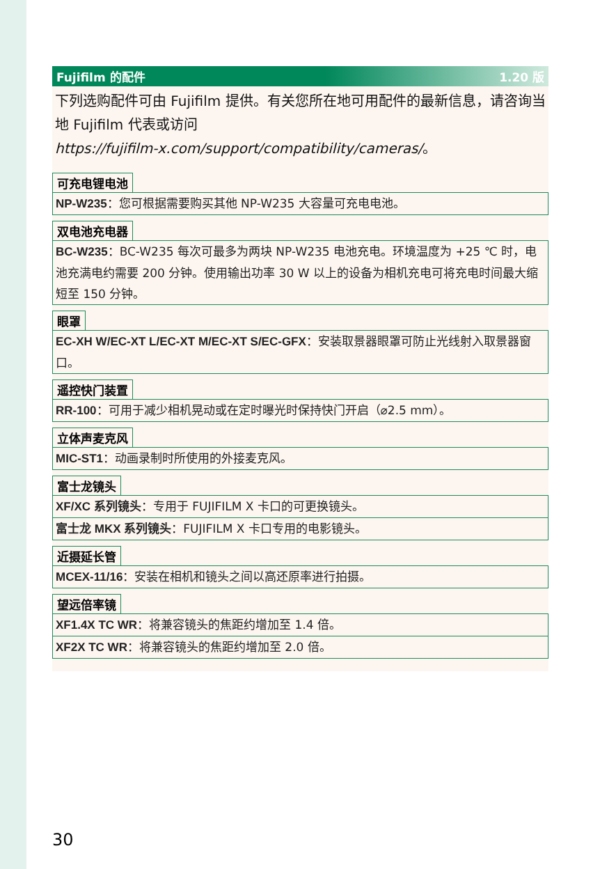Fujifilm 的配件 1.20 版
下列选购配件可由 Fujifilm 提供。有关您所在地可用配件的最新信息，请咨询当地 Fujifilm 代表或访问
https://fujifilm-x.com/support/compatibility/cameras/。
可充电锂电池
NP-W235：您可根据需要购买其他 NP-W235 大容量可充电电池。
双电池充电器
BC-W235：BC-W235 每次可最多为两块 NP-W235 电池充电。环境温度为 +25 ℃ 时，电池充满电约需要 200 分钟。使用输出功率 30 W 以上的设备为相机充电可将充电时间最大缩短至 150 分钟。
眼罩
EC-XH W/EC-XT L/EC-XT M/EC-XT S/EC-GFX：安装取景器眼罩可防止光线射入取景器窗口。
遥控快门装置
RR-100：可用于减少相机晃动或在定时曝光时保持快门开启（⌀2.5 mm）。
立体声麦克风
MIC-ST1：动画录制时所使用的外接麦克风。
富士龙镜头
XF/XC 系列镜头：专用于 FUJIFILM X 卡口的可更换镜头。
富士龙 MKX 系列镜头：FUJIFILM X 卡口专用的电影镜头。
近摄延长管
MCEX-11/16：安装在相机和镜头之间以高还原率进行拍摄。
望远倍率镜
XF1.4X TC WR：将兼容镜头的焦距约增加至 1.4 倍。
XF2X TC WR：将兼容镜头的焦距约增加至 2.0 倍。
30